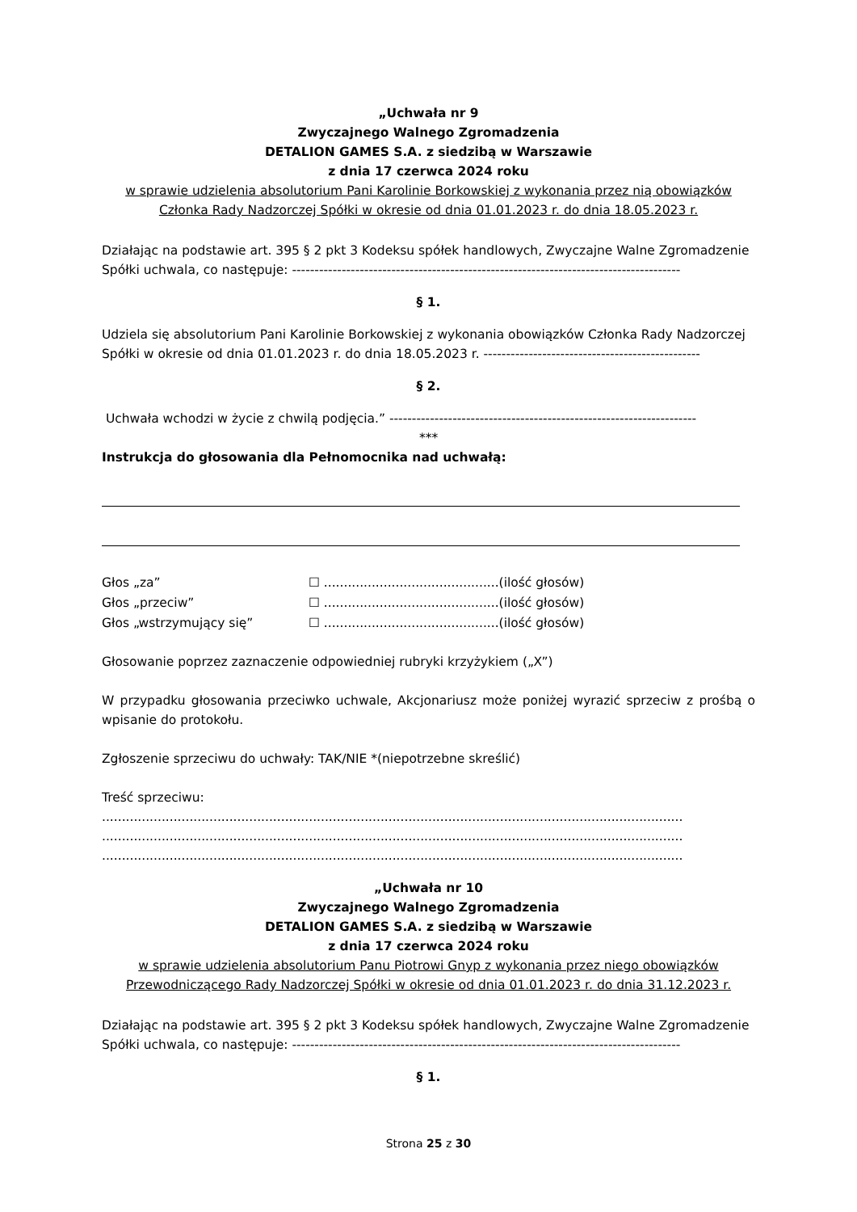„Uchwała nr 9
Zwyczajnego Walnego Zgromadzenia
DETALION GAMES S.A. z siedzibą w Warszawie
z dnia 17 czerwca 2024 roku
w sprawie udzielenia absolutorium Pani Karolinie Borkowskiej z wykonania przez nią obowiązków Członka Rady Nadzorczej Spółki w okresie od dnia 01.01.2023 r. do dnia 18.05.2023 r.
Działając na podstawie art. 395 § 2 pkt 3 Kodeksu spółek handlowych, Zwyczajne Walne Zgromadzenie
Spółki uchwala, co następuje: --------------------------------------------------------------------------------------
§ 1.
Udziela się absolutorium Pani Karolinie Borkowskiej z wykonania obowiązków Członka Rady Nadzorczej
Spółki w okresie od dnia 01.01.2023 r. do dnia 18.05.2023 r. ------------------------------------------------
§ 2.
Uchwała wchodzi w życie z chwilą podjęcia.” --------------------------------------------------------------------
***
Instrukcja do głosowania dla Pełnomocnika nad uchwałą:
| Głos „za” | ☐ ............................................(ilość głosów) |
| Głos „przeciw” | ☐ ............................................(ilość głosów) |
| Głos „wstrzymujący się” | ☐ ............................................(ilość głosów) |
Głosowanie poprzez zaznaczenie odpowiedniej rubryki krzyżykiem („X”)
W przypadku głosowania przeciwko uchwale, Akcjonariusz może poniżej wyrazić sprzeciw z prośbą o wpisanie do protokołu.
Zgłoszenie sprzeciwu do uchwały: TAK/NIE *(niepotrzebne skreślić)
Treść sprzeciwu:
..................................................................................................................................................
..................................................................................................................................................
..................................................................................................................................................
„Uchwała nr 10
Zwyczajnego Walnego Zgromadzenia
DETALION GAMES S.A. z siedzibą w Warszawie
z dnia 17 czerwca 2024 roku
w sprawie udzielenia absolutorium Panu Piotrowi Gnyp z wykonania przez niego obowiązków Przewodniczącego Rady Nadzorczej Spółki w okresie od dnia 01.01.2023 r. do dnia 31.12.2023 r.
Działając na podstawie art. 395 § 2 pkt 3 Kodeksu spółek handlowych, Zwyczajne Walne Zgromadzenie
Spółki uchwala, co następuje: --------------------------------------------------------------------------------------
§ 1.
Strona 25 z 30